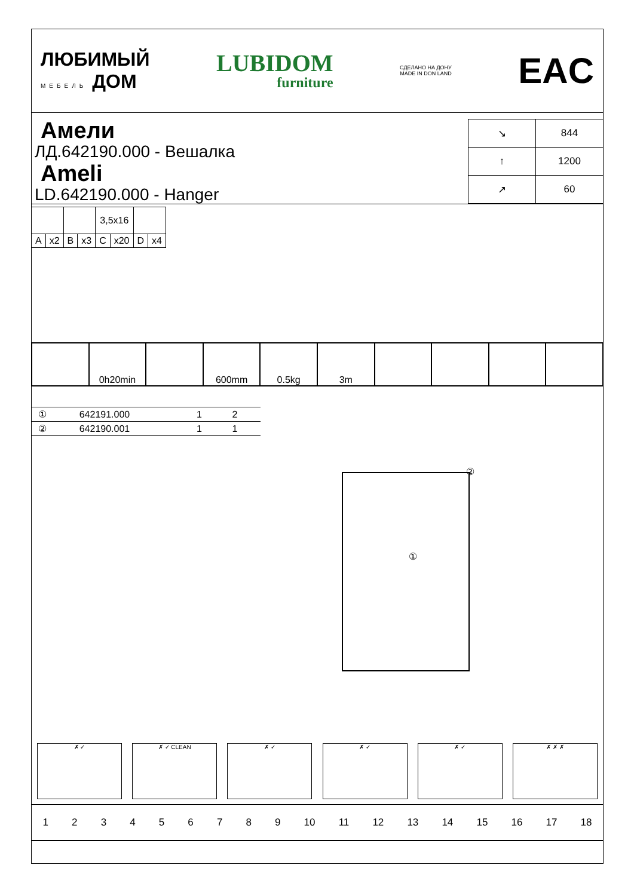ЛЮБИМЫЙ
МЕБЕЛЬ ДОМ
LUBIDOM
furniture
СДЕЛАНО НА ДОНУ
MADE IN DON LAND
EAC
Амели
ЛД.642190.000 - Вешалка
Ameli
LD.642190.000 - Hanger
| ↘ | 844 |
| ↑ | 1200 |
| ↗ | 60 |
| | | | | 3,5x16 | | | |
| A | x2 | B | x3 | C | x20 | D | x4 |
0h20min 600mm 0.5kg 3m
| ① | 642191.000 | 1 | 2 |
| ② | 642190.001 | 1 | 1 |
②
①
✗ ✓ ✗ ✓ CLEAN ✗ ✓ ✗ ✓ ✗ ✓ ✗ ✗ ✗
123456789 10 11 12 13 14 15 16 17 18